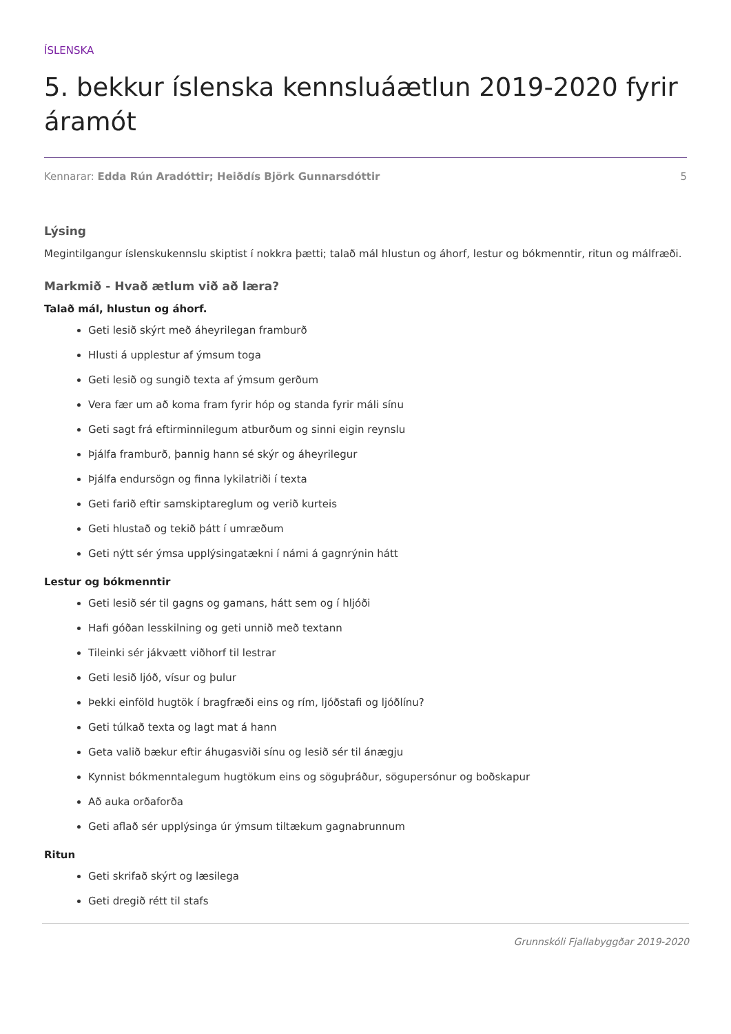ÍSLENSKA
5. bekkur íslenska kennsluáætlun 2019-2020 fyrir áramót
Kennarar: Edda Rún Aradóttir; Heiðdís Björk Gunnarsdóttir 5
Lýsing
Megintilgangur íslenskukennslu skiptist í nokkra þætti; talað mál hlustun og áhorf, lestur og bókmenntir, ritun og málfræði.
Markmið - Hvað ætlum við að læra?
Talað mál, hlustun og áhorf.
Geti lesið skýrt með áheyrilegan framburð
Hlusti á upplestur af ýmsum toga
Geti lesið og sungið texta af ýmsum gerðum
Vera fær um að koma fram fyrir hóp og standa fyrir máli sínu
Geti sagt frá eftirminnilegum atburðum og sinni eigin reynslu
Þjálfa framburð, þannig hann sé skýr og áheyrilegur
Þjálfa endursögn og finna lykilatriði í texta
Geti farið eftir samskiptareglum og verið kurteis
Geti hlustað og tekið þátt í umræðum
Geti nýtt sér ýmsa upplýsingatækni í námi á gagnrýnin hátt
Lestur og bókmenntir
Geti lesið sér til gagns og gamans, hátt sem og í hljóði
Hafi góðan lesskilning og geti unnið með textann
Tileinki sér jákvætt viðhorf til lestrar
Geti lesið ljóð, vísur og þulur
Þekki einföld hugtök í bragfræði eins og rím, ljóðstafi og ljóðlínu?
Geti túlkað texta og lagt mat á hann
Geta valið bækur eftir áhugasviði sínu og lesið sér til ánægju
Kynnist bókmenntalegum hugtökum eins og söguþráður, sögupersónur og boðskapur
Að auka orðaforða
Geti aflað sér upplýsinga úr ýmsum tiltækum gagnabrunnum
Ritun
Geti skrifað skýrt og læsilega
Geti dregið rétt til stafs
Grunnskóli Fjallabyggðar 2019-2020